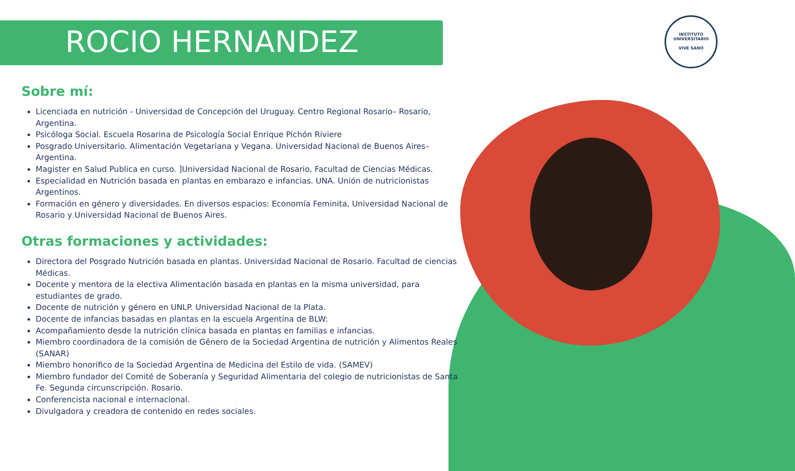INSTITUTO UNIVERSITARIO
VIVE SANO
ROCIO HERNANDEZ
Sobre mí:
Licenciada en nutrición - Universidad de Concepción del Uruguay. Centro Regional Rosario– Rosario, Argentina.
Psicóloga Social. Escuela Rosarina de Psicología Social Enrique Pichón Riviere
Posgrado Universitario. Alimentación Vegetariana y Vegana. Universidad Nacional de Buenos Aires– Argentina.
Magister en Salud Publica en curso. ]Universidad Nacional de Rosario, Facultad de Ciencias Médicas.
Especialidad en Nutrición basada en plantas en embarazo e infancias. UNA. Unión de nutricionistas Argentinos.
Formación en género y diversidades. En diversos espacios: Economía Feminita, Universidad Nacional de Rosario y Universidad Nacional de Buenos Aires.
Otras formaciones y actividades:
Directora del Posgrado Nutrición basada en plantas. Universidad Nacional de Rosario. Facultad de ciencias Médicas.
Docente y mentora de la electiva Alimentación basada en plantas en la misma universidad, para estudiantes de grado.
Docente de nutrición y género en UNLP. Universidad Nacional de la Plata.
Docente de infancias basadas en plantas en la escuela Argentina de BLW:
Acompañamiento desde la nutrición clínica basada en plantas en familias e infancias.
Miembro coordinadora de la comisión de Género de la Sociedad Argentina de nutrición y Alimentos Reales (SANAR)
Miembro honorifico de la Sociedad Argentina de Medicina del Estilo de vida. (SAMEV)
Miembro fundador del Comité de Soberanía y Seguridad Alimentaria del colegio de nutricionistas de Santa Fe. Segunda circunscripción. Rosario.
Conferencista nacional e internacional.
Divulgadora y creadora de contenido en redes sociales.